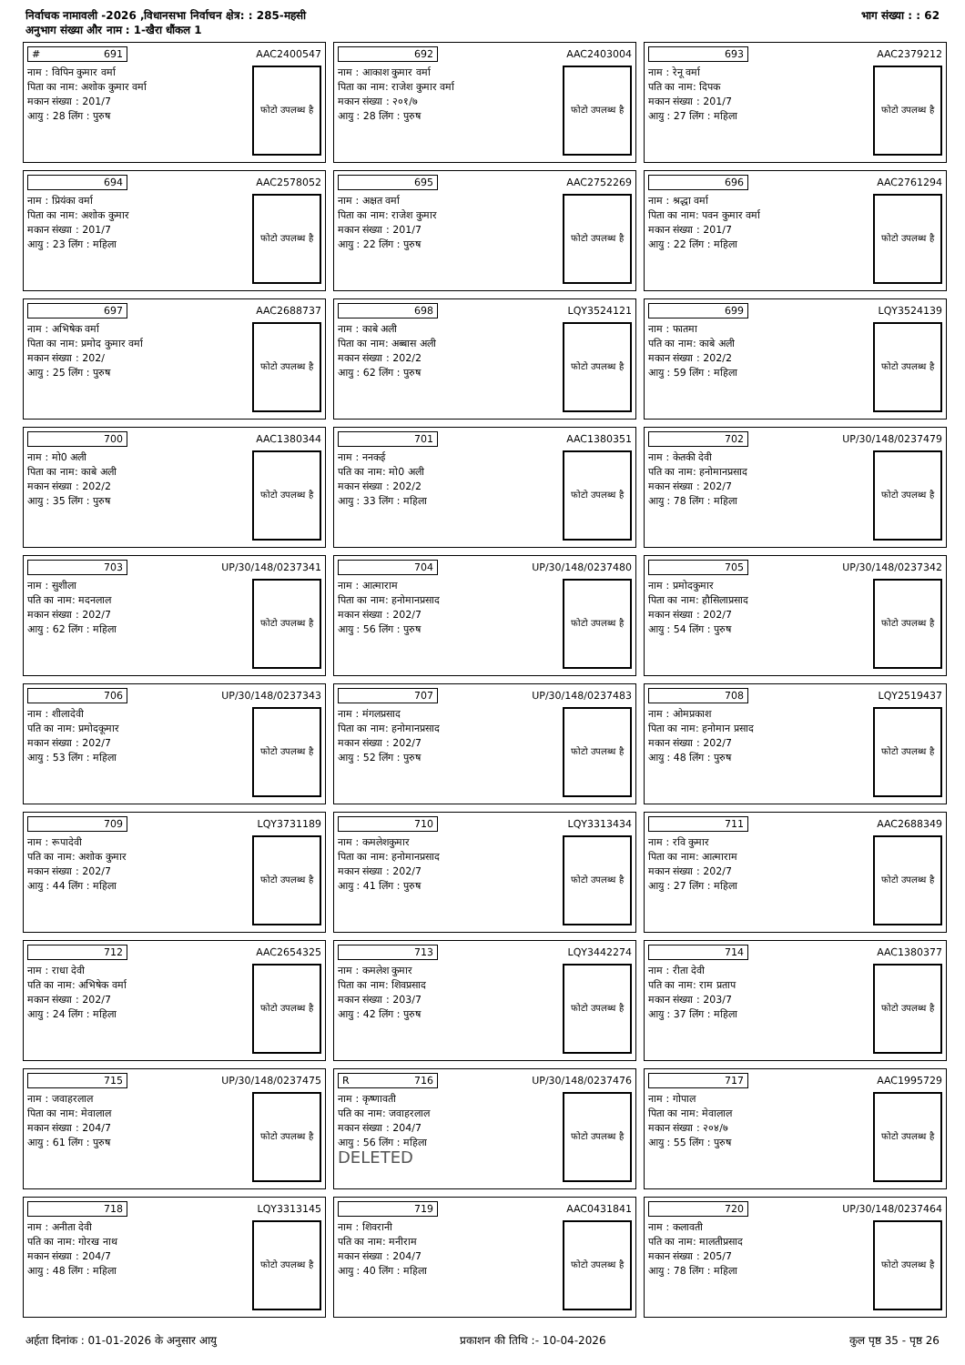निर्वाचक नामावली -2026 ,विधानसभा निर्वाचन क्षेत्र: : 285-महसी भाग संख्या : : 62
अनुभाग संख्या और नाम : 1-खैरा धौंकल 1
# 691 AAC2400547
नाम : विपिन कुमार वर्मा
पिता का नाम: अशोक कुमार वर्मा
मकान संख्या : 201/7
आयु : 28 लिंग : पुरुष
फोटो उपलब्ध है
692 AAC2403004
नाम : आकाश कुमार वर्मा
पिता का नाम: राजेश कुमार वर्मा
मकान संख्या : २०१/७
आयु : 28 लिंग : पुरुष
फोटो उपलब्ध है
693 AAC2379212
नाम : रेनू वर्मा
पति का नाम: दिपक
मकान संख्या : 201/7
आयु : 27 लिंग : महिला
फोटो उपलब्ध है
694 AAC2578052
नाम : प्रियंका वर्मा
पिता का नाम: अशोक कुमार
मकान संख्या : 201/7
आयु : 23 लिंग : महिला
फोटो उपलब्ध है
695 AAC2752269
नाम : अक्षत वर्मा
पिता का नाम: राजेश कुमार
मकान संख्या : 201/7
आयु : 22 लिंग : पुरुष
फोटो उपलब्ध है
696 AAC2761294
नाम : श्रद्धा वर्मा
पिता का नाम: पवन कुमार वर्मा
मकान संख्या : 201/7
आयु : 22 लिंग : महिला
फोटो उपलब्ध है
697 AAC2688737
नाम : अभिषेक वर्मा
पिता का नाम: प्रमोद कुमार वर्मा
मकान संख्या : 202/
आयु : 25 लिंग : पुरुष
फोटो उपलब्ध है
698 LQY3524121
नाम : काबे अली
पिता का नाम: अब्बास अली
मकान संख्या : 202/2
आयु : 62 लिंग : पुरुष
फोटो उपलब्ध है
699 LQY3524139
नाम : फातमा
पति का नाम: काबे अली
मकान संख्या : 202/2
आयु : 59 लिंग : महिला
फोटो उपलब्ध है
700 AAC1380344
नाम : मो0 अली
पिता का नाम: काबे अली
मकान संख्या : 202/2
आयु : 35 लिंग : पुरुष
फोटो उपलब्ध है
701 AAC1380351
नाम : ननकई
पति का नाम: मो0 अली
मकान संख्या : 202/2
आयु : 33 लिंग : महिला
फोटो उपलब्ध है
702 UP/30/148/0237479
नाम : केतकी देवी
पति का नाम: हनोमानप्रसाद
मकान संख्या : 202/7
आयु : 78 लिंग : महिला
फोटो उपलब्ध है
703 UP/30/148/0237341
नाम : सुशीला
पति का नाम: मदनलाल
मकान संख्या : 202/7
आयु : 62 लिंग : महिला
फोटो उपलब्ध है
704 UP/30/148/0237480
नाम : आत्माराम
पिता का नाम: हनोमानप्रसाद
मकान संख्या : 202/7
आयु : 56 लिंग : पुरुष
फोटो उपलब्ध है
705 UP/30/148/0237342
नाम : प्रमोदकुमार
पिता का नाम: हौसिलाप्रसाद
मकान संख्या : 202/7
आयु : 54 लिंग : पुरुष
फोटो उपलब्ध है
706 UP/30/148/0237343
नाम : शीलादेवी
पति का नाम: प्रमोदकूमार
मकान संख्या : 202/7
आयु : 53 लिंग : महिला
फोटो उपलब्ध है
707 UP/30/148/0237483
नाम : मंगलप्रसाद
पिता का नाम: हनोमानप्रसाद
मकान संख्या : 202/7
आयु : 52 लिंग : पुरुष
फोटो उपलब्ध है
708 LQY2519437
नाम : ओमप्रकाश
पिता का नाम: हनोमान प्रसाद
मकान संख्या : 202/7
आयु : 48 लिंग : पुरुष
फोटो उपलब्ध है
709 LQY3731189
नाम : रूपादेवी
पति का नाम: अशोक कुमार
मकान संख्या : 202/7
आयु : 44 लिंग : महिला
फोटो उपलब्ध है
710 LQY3313434
नाम : कमलेशकुमार
पिता का नाम: हनोमानप्रसाद
मकान संख्या : 202/7
आयु : 41 लिंग : पुरुष
फोटो उपलब्ध है
711 AAC2688349
नाम : रवि कुमार
पिता का नाम: आत्माराम
मकान संख्या : 202/7
आयु : 27 लिंग : महिला
फोटो उपलब्ध है
712 AAC2654325
नाम : राधा देवी
पति का नाम: अभिषेक वर्मा
मकान संख्या : 202/7
आयु : 24 लिंग : महिला
फोटो उपलब्ध है
713 LQY3442274
नाम : कमलेश कुमार
पिता का नाम: शिवप्रसाद
मकान संख्या : 203/7
आयु : 42 लिंग : पुरुष
फोटो उपलब्ध है
714 AAC1380377
नाम : रीता देवी
पति का नाम: राम प्रताप
मकान संख्या : 203/7
आयु : 37 लिंग : महिला
फोटो उपलब्ध है
715 UP/30/148/0237475
नाम : जवाहरलाल
पिता का नाम: मेवालाल
मकान संख्या : 204/7
आयु : 61 लिंग : पुरुष
फोटो उपलब्ध है
R 716 UP/30/148/0237476
नाम : कृष्णावती
पति का नाम: जवाहरलाल
मकान संख्या : 204/7
आयु : 56 लिंग : महिला
DELETED
फोटो उपलब्ध है
717 AAC1995729
नाम : गोपाल
पिता का नाम: मेवालाल
मकान संख्या : २०४/७
आयु : 55 लिंग : पुरुष
फोटो उपलब्ध है
718 LQY3313145
नाम : अनीता देवी
पति का नाम: गोरख नाथ
मकान संख्या : 204/7
आयु : 48 लिंग : महिला
फोटो उपलब्ध है
719 AAC0431841
नाम : शिवरानी
पति का नाम: मनीराम
मकान संख्या : 204/7
आयु : 40 लिंग : महिला
फोटो उपलब्ध है
720 UP/30/148/0237464
नाम : कलावती
पति का नाम: मालतीप्रसाद
मकान संख्या : 205/7
आयु : 78 लिंग : महिला
फोटो उपलब्ध है
अर्हता दिनांक : 01-01-2026 के अनुसार आयु प्रकाशन की तिथि :- 10-04-2026 कुल पृष्ठ 35 - पृष्ठ 26